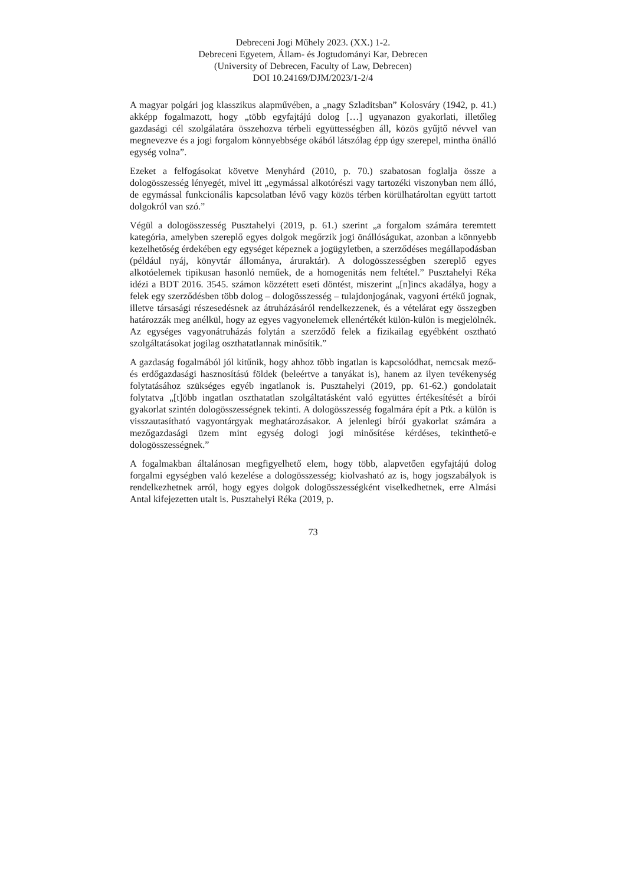Debreceni Jogi Műhely 2023. (XX.) 1-2.
Debreceni Egyetem, Állam- és Jogtudományi Kar, Debrecen
(University of Debrecen, Faculty of Law, Debrecen)
DOI 10.24169/DJM/2023/1-2/4
A magyar polgári jog klasszikus alapművében, a „nagy Szladitsban” Kolosváry (1942, p. 41.) akképp fogalmazott, hogy „több egyfajtájú dolog […] ugyanazon gyakorlati, illetőleg gazdasági cél szolgálatára összehozva térbeli együttességben áll, közös gyűjtő névvel van megnevezve és a jogi forgalom könnyebbsége okából látszólag épp úgy szerepel, mintha önálló egység volna”.
Ezeket a felfogásokat követve Menyhárd (2010, p. 70.) szabatosan foglalja össze a dologösszesség lényegét, mivel itt „egymással alkotórészi vagy tartozéki viszonyban nem álló, de egymással funkcionális kapcsolatban lévő vagy közös térben körülhatároltan együtt tartott dolgokról van szó.”
Végül a dologösszesség Pusztahelyi (2019, p. 61.) szerint „a forgalom számára teremtett kategória, amelyben szereplő egyes dolgok megőrzik jogi önállóságukat, azonban a könnyebb kezelhetőség érdekében egy egységet képeznek a jogügyletben, a szerződéses megállapodásban (például nyáj, könyvtár állománya, áruraktár). A dologösszességben szereplő egyes alkotóelemek tipikusan hasonló neműek, de a homogenitás nem feltétel.” Pusztahelyi Réka idézi a BDT 2016. 3545. számon közzétett eseti döntést, miszerint „[n]incs akadálya, hogy a felek egy szerződésben több dolog – dologösszesség – tulajdonjogának, vagyoni értékű jognak, illetve társasági részesedésnek az átruházásáról rendelkezzenek, és a vételárat egy összegben határozzák meg anélkül, hogy az egyes vagyonelemek ellenértékét külön-külön is megjelölnék. Az egységes vagyonátruházás folytán a szerződő felek a fizikailag egyébként osztható szolgáltatásokat jogilag oszthatatlannak minősítik.”
A gazdaság fogalmából jól kitűnik, hogy ahhoz több ingatlan is kapcsolódhat, nemcsak mező- és erdőgazdasági hasznosítású földek (beleértve a tanyákat is), hanem az ilyen tevékenység folytatásához szükséges egyéb ingatlanok is. Pusztahelyi (2019, pp. 61-62.) gondolatait folytatva „[t]öbb ingatlan oszthatatlan szolgáltatásként való együttes értékesítését a bírói gyakorlat szintén dologösszességnek tekinti. A dologösszesség fogalmára épít a Ptk. a külön is visszautasítható vagyontárgyak meghatározásakor. A jelenlegi bírói gyakorlat számára a mezőgazdasági üzem mint egység dologi jogi minősítése kérdéses, tekinthető-e dologösszességnek.”
A fogalmakban általánosan megfigyelhető elem, hogy több, alapvetően egyfajtájú dolog forgalmi egységben való kezelése a dologösszesség; kiolvasható az is, hogy jogszabályok is rendelkezhetnek arról, hogy egyes dolgok dologösszességként viselkedhetnek, erre Almási Antal kifejezetten utalt is. Pusztahelyi Réka (2019, p.
73